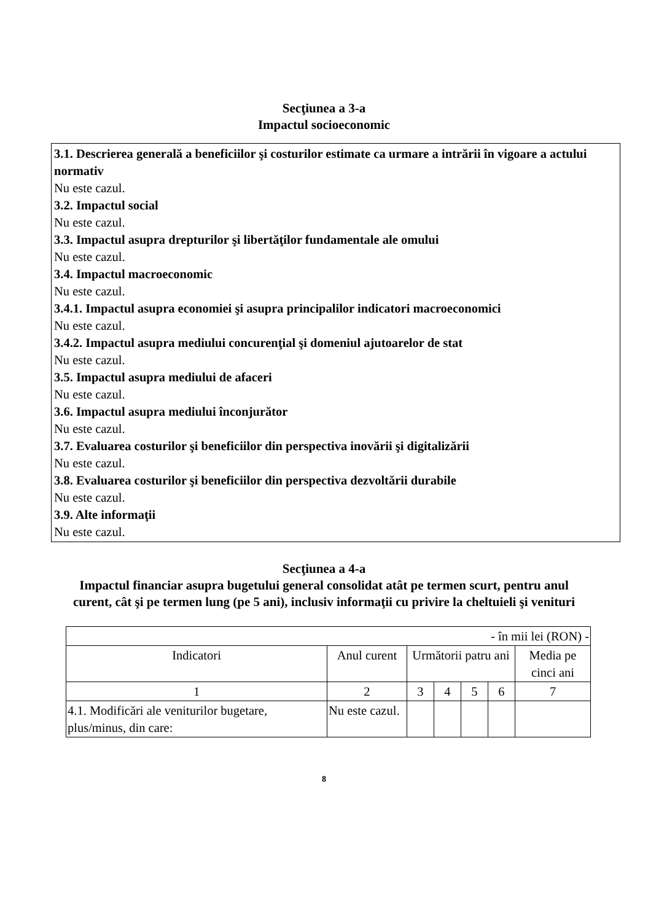Secţiunea a 3-a
Impactul socioeconomic
3.1. Descrierea generală a beneficiilor şi costurilor estimate ca urmare a intrării în vigoare a actului normativ
Nu este cazul.
3.2. Impactul social
Nu este cazul.
3.3. Impactul asupra drepturilor şi libertăţilor fundamentale ale omului
Nu este cazul.
3.4. Impactul macroeconomic
Nu este cazul.
3.4.1. Impactul asupra economiei şi asupra principalilor indicatori macroeconomici
Nu este cazul.
3.4.2. Impactul asupra mediului concurenţial şi domeniul ajutoarelor de stat
Nu este cazul.
3.5. Impactul asupra mediului de afaceri
Nu este cazul.
3.6. Impactul asupra mediului înconjurător
Nu este cazul.
3.7. Evaluarea costurilor şi beneficiilor din perspectiva inovării şi digitalizării
Nu este cazul.
3.8. Evaluarea costurilor şi beneficiilor din perspectiva dezvoltării durabile
Nu este cazul.
3.9. Alte informaţii
Nu este cazul.
Secţiunea a 4-a
Impactul financiar asupra bugetului general consolidat atât pe termen scurt, pentru anul curent, cât şi pe termen lung (pe 5 ani), inclusiv informaţii cu privire la cheltuieli şi venituri
| - în mii lei (RON) - | | | | | | |
| Indicatori | Anul curent | Următorii patru ani | | | | Media pe cinci ani |
| 1 | 2 | 3 | 4 | 5 | 6 | 7 |
| 4.1. Modificări ale veniturilor bugetare, plus/minus, din care: | Nu este cazul. | | | | | |
8